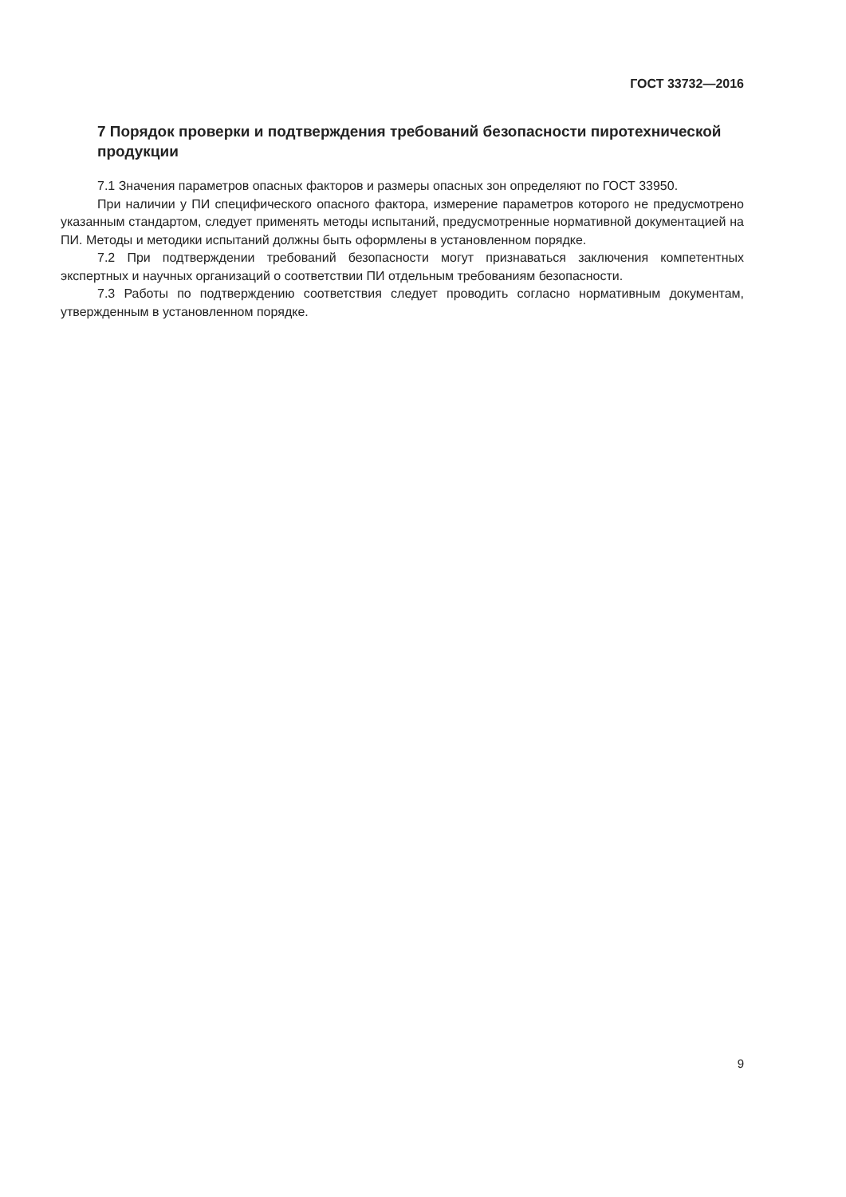ГОСТ 33732—2016
7 Порядок проверки и подтверждения требований безопасности пиротехнической продукции
7.1 Значения параметров опасных факторов и размеры опасных зон определяют по ГОСТ 33950.
При наличии у ПИ специфического опасного фактора, измерение параметров которого не предусмотрено указанным стандартом, следует применять методы испытаний, предусмотренные нормативной документацией на ПИ. Методы и методики испытаний должны быть оформлены в установленном порядке.
7.2 При подтверждении требований безопасности могут признаваться заключения компетентных экспертных и научных организаций о соответствии ПИ отдельным требованиям безопасности.
7.3 Работы по подтверждению соответствия следует проводить согласно нормативным документам, утвержденным в установленном порядке.
9